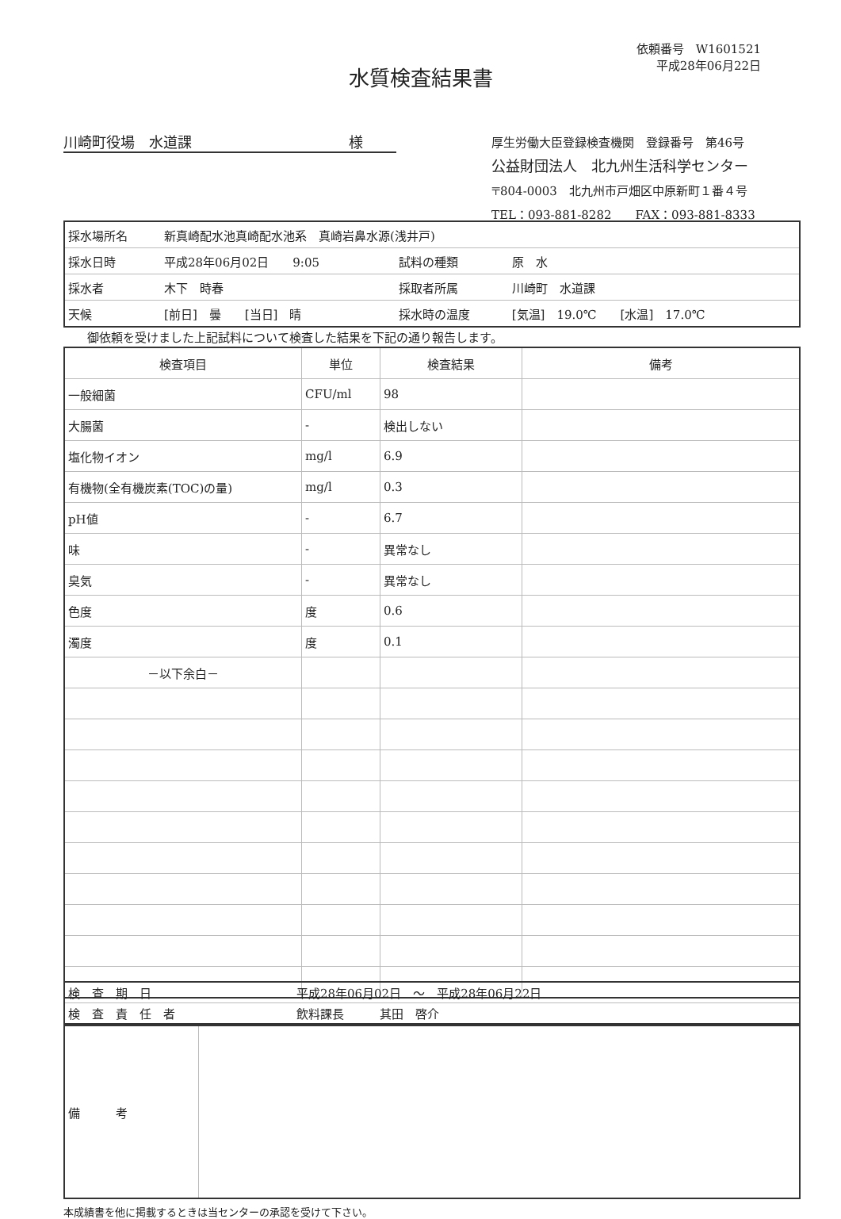依頼番号　W1601521
平成28年06月22日
水質検査結果書
川崎町役場　水道課　　　　　　　　　　　様
厚生労働大臣登録検査機関　登録番号　第46号
公益財団法人　北九州生活科学センター
〒804-0003　北九州市戸畑区中原新町１番４号
TEL：093-881-8282　　FAX：093-881-8333
| 採水場所名 | 新真崎配水池真崎配水池系 真崎岩鼻水源(浅井戸) | | |
| 採水日時 | 平成28年06月02日 9:05 | 試料の種類 | 原 水 |
| 採水者 | 木下 時春 | 採取者所属 | 川崎町 水道課 |
| 天候 | [前日] 曇 [当日] 晴 | 採水時の温度 | [気温] 19.0℃ [水温] 17.0℃ |
御依頼を受けました上記試料について検査した結果を下記の通り報告します。
| 検査項目 | 単位 | 検査結果 | 備考 |
| --- | --- | --- | --- |
| 一般細菌 | CFU/ml | 98 | |
| 大腸菌 | - | 検出しない | |
| 塩化物イオン | mg/l | 6.9 | |
| 有機物(全有機炭素(TOC)の量) | mg/l | 0.3 | |
| pH値 | - | 6.7 | |
| 味 | - | 異常なし | |
| 臭気 | - | 異常なし | |
| 色度 | 度 | 0.6 | |
| 濁度 | 度 | 0.1 | |
| －以下余白－ | | | |
| 検 査 期 日 | 平成28年06月02日 ～ 平成28年06月22日 |
| 検 査 責 任 者 | 飲料課長 其田 啓介 |
| 備 考 | |
本成績書を他に掲載するときは当センターの承認を受けて下さい。